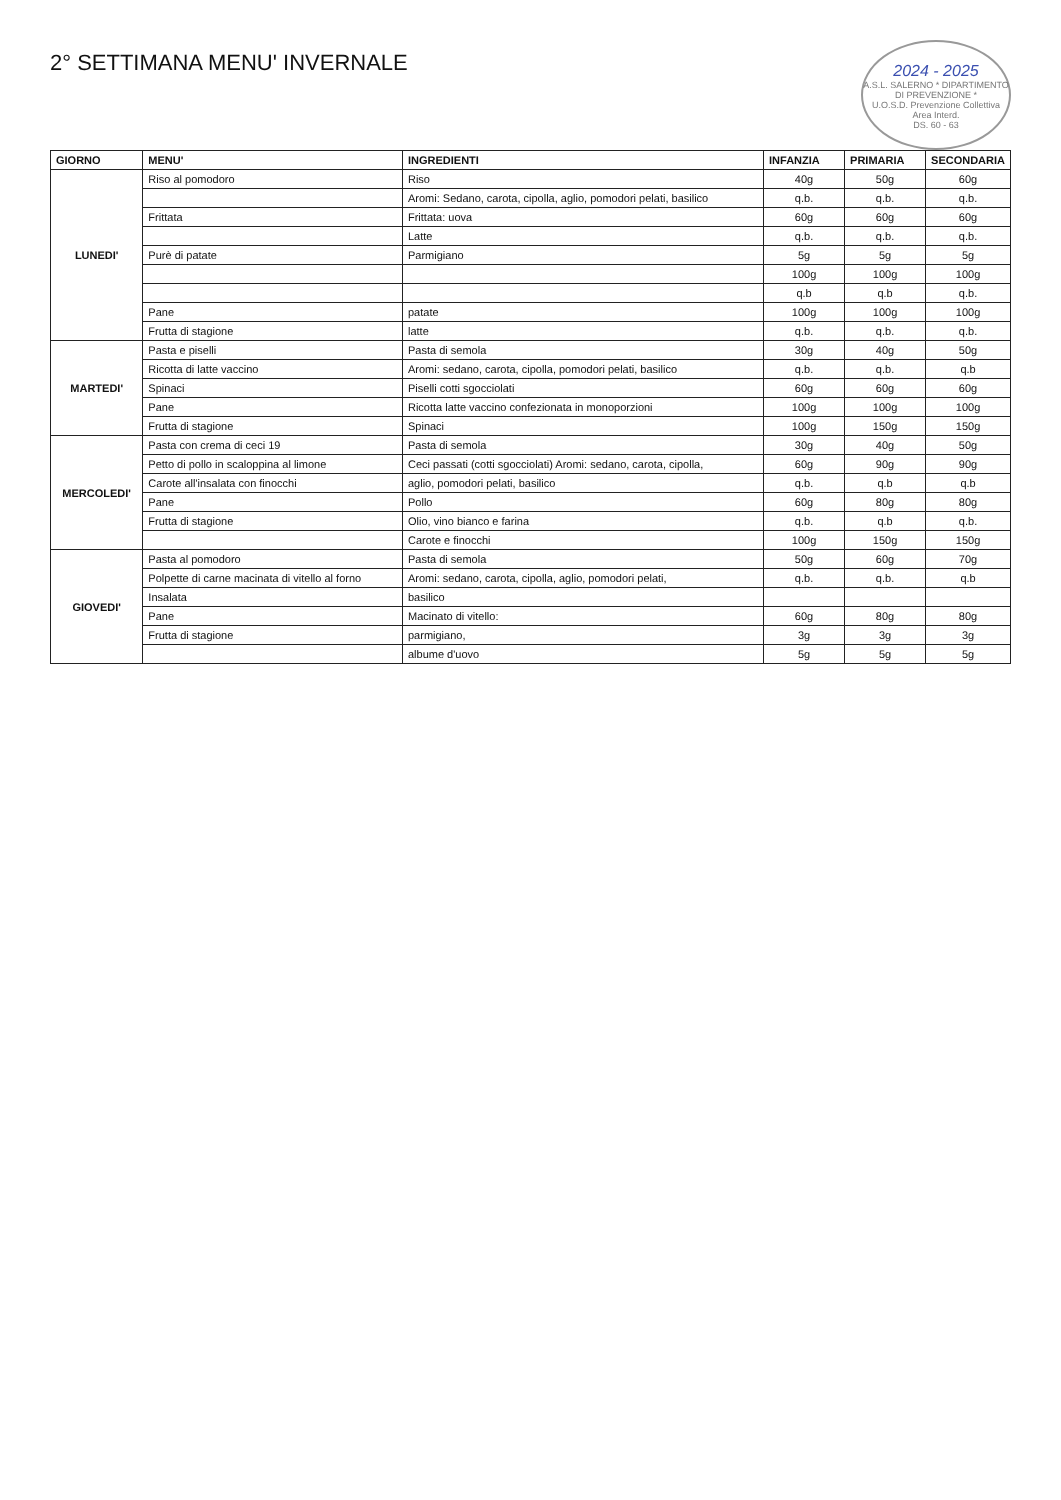2024 - 2025
A.S.L. SALERNO * DIPARTIMENTO DI PREVENZIONE *
U.O.S.D. Prevenzione Collettiva
Area Interd.
DS. 60 - 63
2° SETTIMANA MENU' INVERNALE
| GIORNO | MENU' | INGREDIENTI | INFANZIA | PRIMARIA | SECONDARIA |
| --- | --- | --- | --- | --- | --- |
| LUNEDI' | Riso al pomodoro | Riso | 40g | 50g | 60g |
| | | Aromi: Sedano, carota, cipolla, aglio, pomodori pelati, basilico | q.b. | q.b. | q.b. |
| | Frittata | Frittata: uova | 60g | 60g | 60g |
| | | Latte | q.b. | q.b. | q.b. |
| | Purè di patate | Parmigiano | 5g | 5g | 5g |
| | | | 100g | 100g | 100g |
| | | | q.b | q.b | q.b. |
| | Pane | patate | 100g | 100g | 100g |
| | Frutta di stagione | latte | q.b. | q.b. | q.b. |
| MARTEDI' | Pasta e piselli | Pasta di semola | 30g | 40g | 50g |
| | Ricotta di latte vaccino | Aromi: sedano, carota, cipolla, pomodori pelati, basilico | q.b. | q.b. | q.b |
| | Spinaci | Piselli cotti sgocciolati | 60g | 60g | 60g |
| | Pane | Ricotta latte vaccino confezionata in monoporzioni | 100g | 100g | 100g |
| | Frutta di stagione | Spinaci | 100g | 150g | 150g |
| MERCOLEDI' | Pasta con crema di ceci 19 | Pasta di semola | 30g | 40g | 50g |
| | Petto di pollo in scaloppina al limone | Ceci passati (cotti sgocciolati) Aromi: sedano, carota, cipolla, | 60g | 90g | 90g |
| | Carote all'insalata con finocchi | aglio, pomodori pelati, basilico | q.b. | q.b | q.b |
| | Pane | Pollo | 60g | 80g | 80g |
| | Frutta di stagione | Olio, vino bianco e farina | q.b. | q.b | q.b. |
| | | Carote e finocchi | 100g | 150g | 150g |
| GIOVEDI' | Pasta al pomodoro | Pasta di semola | 50g | 60g | 70g |
| | Polpette di carne macinata di vitello al forno | Aromi: sedano, carota, cipolla, aglio, pomodori pelati, | q.b. | q.b. | q.b |
| | Insalata | basilico | | | |
| | Pane | Macinato di vitello: | 60g | 80g | 80g |
| | Frutta di stagione | parmigiano, | 3g | 3g | 3g |
| | | albume d'uovo | 5g | 5g | 5g |